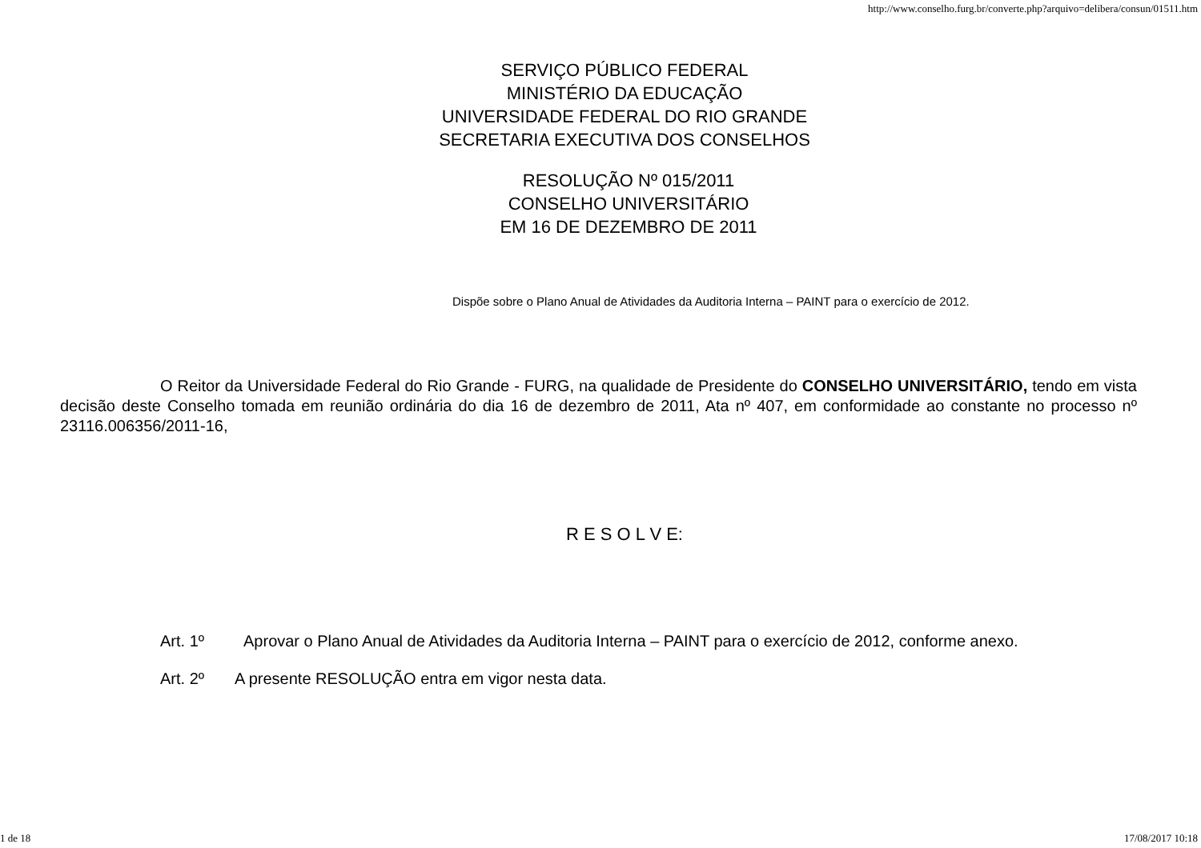http://www.conselho.furg.br/converte.php?arquivo=delibera/consun/01511.htm
SERVIÇO PÚBLICO FEDERAL
MINISTÉRIO DA EDUCAÇÃO
UNIVERSIDADE FEDERAL DO RIO GRANDE
SECRETARIA EXECUTIVA DOS CONSELHOS
RESOLUÇÃO Nº 015/2011
CONSELHO UNIVERSITÁRIO
EM 16 DE DEZEMBRO DE 2011
Dispõe sobre o Plano Anual de Atividades da Auditoria Interna – PAINT para o exercício de 2012.
O Reitor da Universidade Federal do Rio Grande - FURG, na qualidade de Presidente do CONSELHO UNIVERSITÁRIO, tendo em vista decisão deste Conselho tomada em reunião ordinária do dia 16 de dezembro de 2011, Ata nº 407, em conformidade ao constante no processo nº 23116.006356/2011-16,
R E S O L V E:
Art. 1º Aprovar o Plano Anual de Atividades da Auditoria Interna – PAINT para o exercício de 2012, conforme anexo.
Art. 2º A presente RESOLUÇÃO entra em vigor nesta data.
1 de 18 17/08/2017 10:18